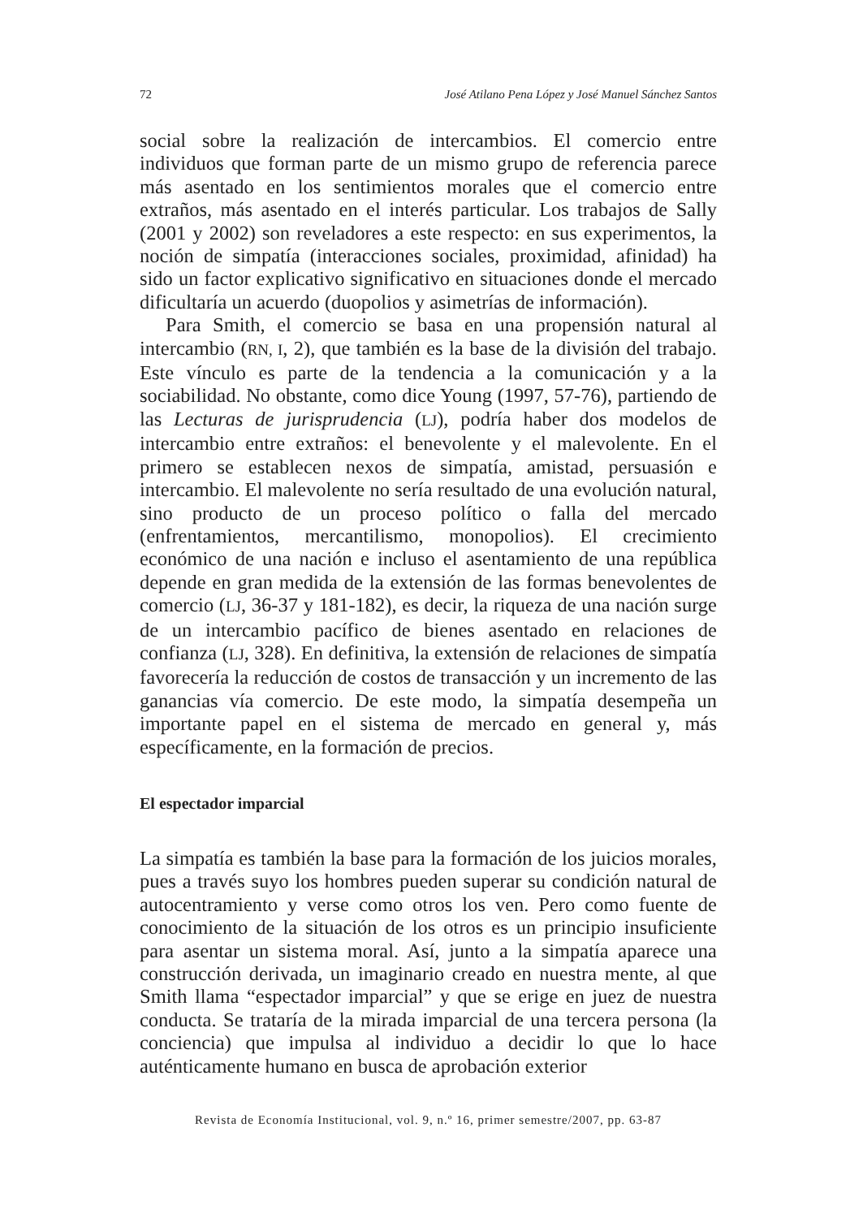72 José Atilano Pena López y José Manuel Sánchez Santos
social sobre la realización de intercambios. El comercio entre individuos que forman parte de un mismo grupo de referencia parece más asentado en los sentimientos morales que el comercio entre extraños, más asentado en el interés particular. Los trabajos de Sally (2001 y 2002) son reveladores a este respecto: en sus experimentos, la noción de simpatía (interacciones sociales, proximidad, afinidad) ha sido un factor explicativo significativo en situaciones donde el mercado dificultaría un acuerdo (duopolios y asimetrías de información).
Para Smith, el comercio se basa en una propensión natural al intercambio (RN, I, 2), que también es la base de la división del trabajo. Este vínculo es parte de la tendencia a la comunicación y a la sociabilidad. No obstante, como dice Young (1997, 57-76), partiendo de las Lecturas de jurisprudencia (LJ), podría haber dos modelos de intercambio entre extraños: el benevolente y el malevolente. En el primero se establecen nexos de simpatía, amistad, persuasión e intercambio. El malevolente no sería resultado de una evolución natural, sino producto de un proceso político o falla del mercado (enfrentamientos, mercantilismo, monopolios). El crecimiento económico de una nación e incluso el asentamiento de una república depende en gran medida de la extensión de las formas benevolentes de comercio (LJ, 36-37 y 181-182), es decir, la riqueza de una nación surge de un intercambio pacífico de bienes asentado en relaciones de confianza (LJ, 328). En definitiva, la extensión de relaciones de simpatía favorecería la reducción de costos de transacción y un incremento de las ganancias vía comercio. De este modo, la simpatía desempeña un importante papel en el sistema de mercado en general y, más específicamente, en la formación de precios.
El espectador imparcial
La simpatía es también la base para la formación de los juicios morales, pues a través suyo los hombres pueden superar su condición natural de autocentramiento y verse como otros los ven. Pero como fuente de conocimiento de la situación de los otros es un principio insuficiente para asentar un sistema moral. Así, junto a la simpatía aparece una construcción derivada, un imaginario creado en nuestra mente, al que Smith llama “espectador imparcial” y que se erige en juez de nuestra conducta. Se trataría de la mirada imparcial de una tercera persona (la conciencia) que impulsa al individuo a decidir lo que lo hace auténticamente humano en busca de aprobación exterior
Revista de Economía Institucional, vol. 9, n.º 16, primer semestre/2007, pp. 63-87